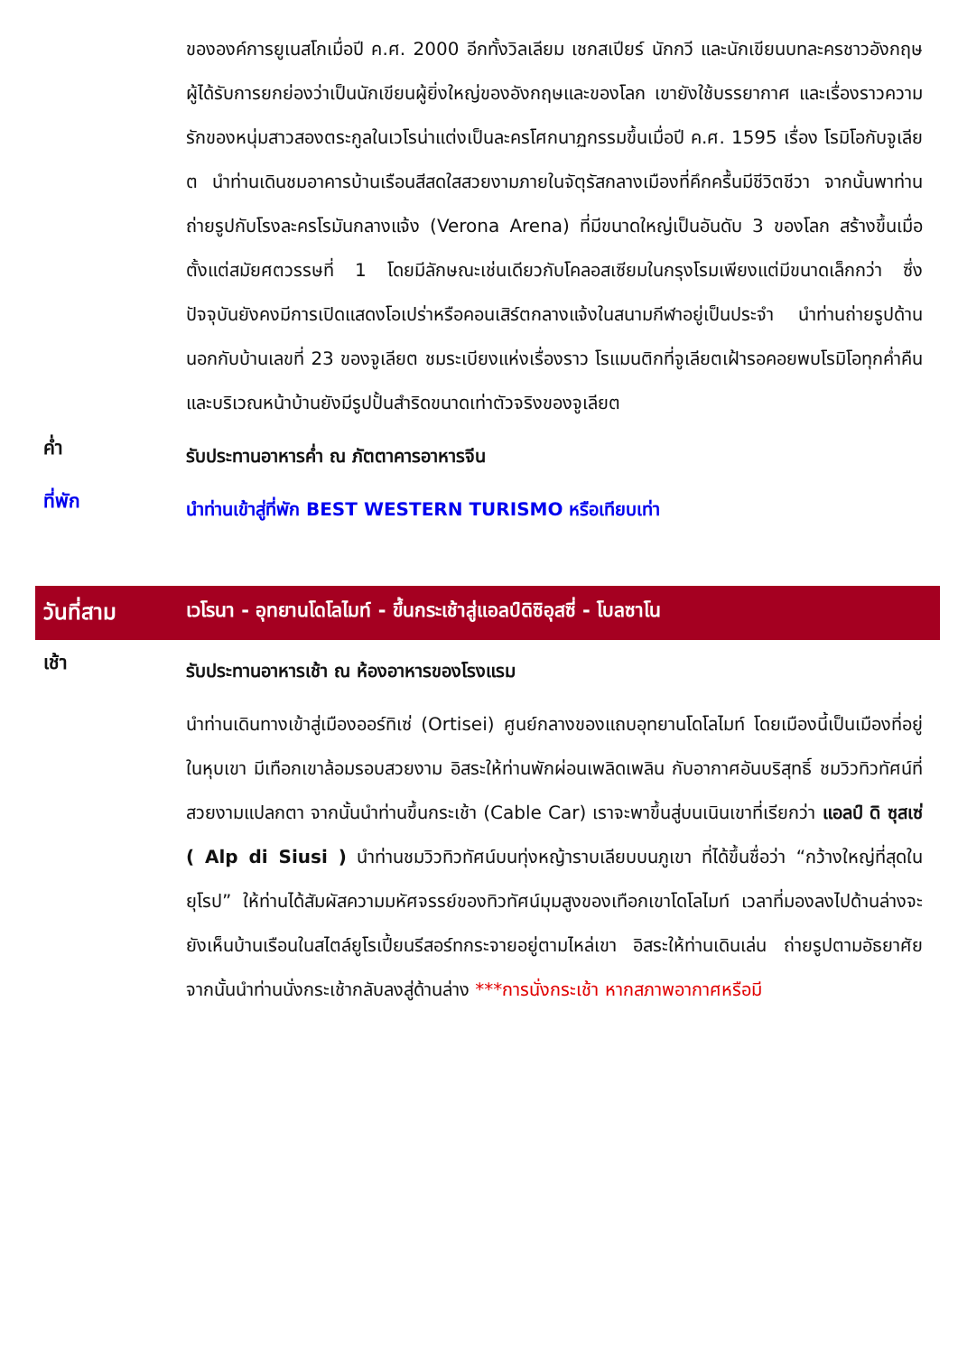ขององค์การยูเนสโกเมื่อปี ค.ศ. 2000 อีกทั้งวิลเลียม เชกสเปียร์ นักกวี และนักเขียนบทละครชาวอังกฤษผู้ได้รับการยกย่องว่าเป็นนักเขียนผู้ยิ่งใหญ่ของอังกฤษและของโลก เขายังใช้บรรยากาศ และเรื่องราวความรักของหนุ่มสาวสองตระกูลในเวโรน่าแต่งเป็นละครโศกนาฏกรรมขึ้นเมื่อปี ค.ศ. 1595 เรื่อง โรมิโอกับจูเลียต นำท่านเดินชมอาคารบ้านเรือนสีสดใสสวยงามภายในจัตุรัสกลางเมืองที่คึกครื้นมีชีวิตชีวา จากนั้นพาท่านถ่ายรูปกับโรงละครโรมันกลางแจ้ง (Verona Arena) ที่มีขนาดใหญ่เป็นอันดับ 3 ของโลก สร้างขึ้นเมื่อตั้งแต่สมัยศตวรรษที่ 1 โดยมีลักษณะเช่นเดียวกับโคลอสเซียมในกรุงโรมเพียงแต่มีขนาดเล็กกว่า ซึ่งปัจจุบันยังคงมีการเปิดแสดงโอเปร่าหรือคอนเสิร์ตกลางแจ้งในสนามกีฬาอยู่เป็นประจำ นำท่านถ่ายรูปด้านนอกกับบ้านเลขที่ 23 ของจูเลียต ชมระเบียงแห่งเรื่องราว โรแมนติกที่จูเลียตเฝ้ารอคอยพบโรมิโอทุกค่ำคืน และบริเวณหน้าบ้านยังมีรูปปั้นสำริดขนาดเท่าตัวจริงของจูเลียต
ค่ำ
รับประทานอาหารค่ำ ณ ภัตตาคารอาหารจีน
ที่พัก
นำท่านเข้าสู่ที่พัก BEST WESTERN TURISMO หรือเทียบเท่า
วันที่สาม เวโรนา - อุทยานโดโลไมท์ - ขึ้นกระเช้าสู่แอลป์ดิซิอุสซี่ - โบลซาโน
เช้า
รับประทานอาหารเช้า ณ ห้องอาหารของโรงแรม
นำท่านเดินทางเข้าสู่เมืองออร์ทิเซ่ (Ortisei) ศูนย์กลางของแถบอุทยานโดโลไมท์ โดยเมืองนี้เป็นเมืองที่อยู่ในหุบเขา มีเทือกเขาล้อมรอบสวยงาม อิสระให้ท่านพักผ่อนเพลิดเพลิน กับอากาศอันบริสุทธิ์ ชมวิวทิวทัศน์ที่สวยงามแปลกตา จากนั้นนำท่านขึ้นกระเช้า (Cable Car) เราจะพาขึ้นสู่บนเนินเขาที่เรียกว่า แอลป์ ดิ ซุสเซ่ ( Alp di Siusi ) นำท่านชมวิวทิวทัศน์บนทุ่งหญ้าราบเลียบบนภูเขา ที่ได้ขึ้นชื่อว่า “กว้างใหญ่ที่สุดในยุโรป” ให้ท่านได้สัมผัสความมหัศจรรย์ของทิวทัศน์มุมสูงของเทือกเขาโดโลไมท์ เวลาที่มองลงไปด้านล่างจะยังเห็นบ้านเรือนในสไตล์ยูโรเปี้ยนรีสอร์ทกระจายอยู่ตามไหล่เขา อิสระให้ท่านเดินเล่น ถ่ายรูปตามอัธยาศัย จากนั้นนำท่านนั่งกระเช้ากลับลงสู่ด้านล่าง ***การนั่งกระเช้า หากสภาพอากาศหรือมี